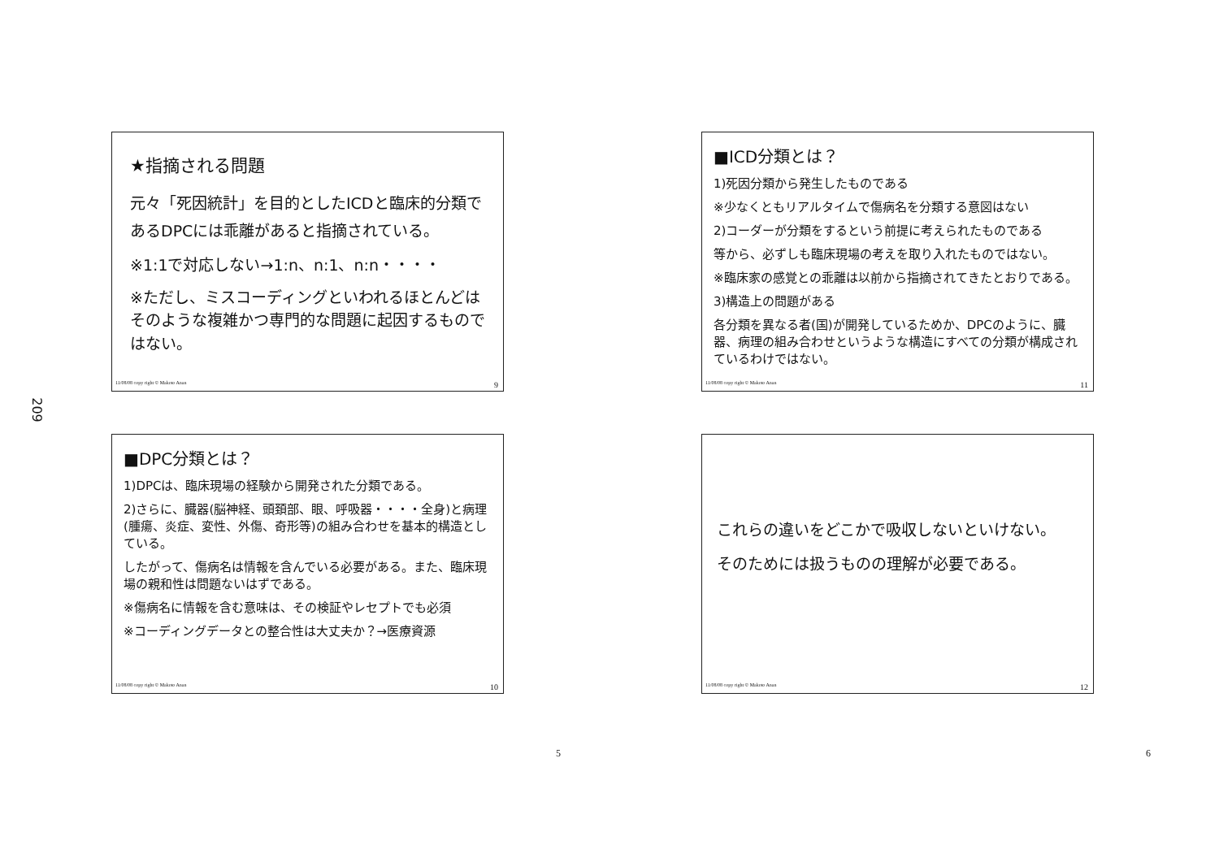209
★指摘される問題
元々「死因統計」を目的としたICDと臨床的分類であるDPCには乖離があると指摘されている。
※1:1で対応しない→1:n、n:1、n:n・・・・
※ただし、ミスコーディングといわれるほとんどはそのような複雑かつ専門的な問題に起因するものではない。
11/08/08 copy right © Makoto Anan 9
■ICD分類とは？
1)死因分類から発生したものである
※少なくともリアルタイムで傷病名を分類する意図はない
2)コーダーが分類をするという前提に考えられたものである
等から、必ずしも臨床現場の考えを取り入れたものではない。
※臨床家の感覚との乖離は以前から指摘されてきたとおりである。
3)構造上の問題がある
各分類を異なる者(国)が開発しているためか、DPCのように、臓器、病理の組み合わせというような構造にすべての分類が構成されているわけではない。
11/08/08 copy right © Makoto Anan 11
■DPC分類とは？
1)DPCは、臨床現場の経験から開発された分類である。
2)さらに、臓器(脳神経、頭頚部、眼、呼吸器・・・・全身)と病理(腫瘍、炎症、変性、外傷、奇形等)の組み合わせを基本的構造としている。
したがって、傷病名は情報を含んでいる必要がある。また、臨床現場の親和性は問題ないはずである。
※傷病名に情報を含む意味は、その検証やレセプトでも必須
※コーディングデータとの整合性は大丈夫か？→医療資源
11/08/08 copy right © Makoto Anan 10
これらの違いをどこかで吸収しないといけない。
そのためには扱うものの理解が必要である。
11/08/08 copy right © Makoto Anan 12
5 6